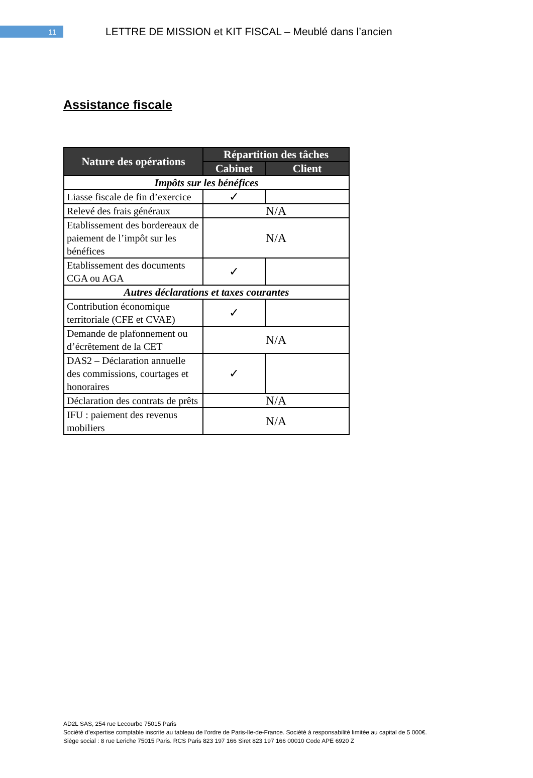11
LETTRE DE MISSION et KIT FISCAL – Meublé dans l’ancien
Assistance fiscale
| Nature des opérations | Répartition des tâches | |
| --- | --- | --- |
| | Cabinet | Client |
| Impôts sur les bénéfices | | |
| Liasse fiscale de fin d’exercice | ✓ | |
| Relevé des frais généraux | N/A | |
| Etablissement des bordereaux de paiement de l’impôt sur les bénéfices | N/A | |
| Etablissement des documents CGA ou AGA | ✓ | |
| Autres déclarations et taxes courantes | | |
| Contribution économique territoriale (CFE et CVAE) | ✓ | |
| Demande de plafonnement ou d’écrêtement de la CET | N/A | |
| DAS2 – Déclaration annuelle des commissions, courtages et honoraires | ✓ | |
| Déclaration des contrats de prêts | N/A | |
| IFU : paiement des revenus mobiliers | N/A | |
AD2L SAS, 254 rue Lecourbe 75015 Paris
Société d’expertise comptable inscrite au tableau de l’ordre de Paris-Ile-de-France. Société à responsabilité limitée au capital de 5 000€.
Siège social : 8 rue Leriche 75015 Paris. RCS Paris 823 197 166 Siret 823 197 166 00010 Code APE 6920 Z